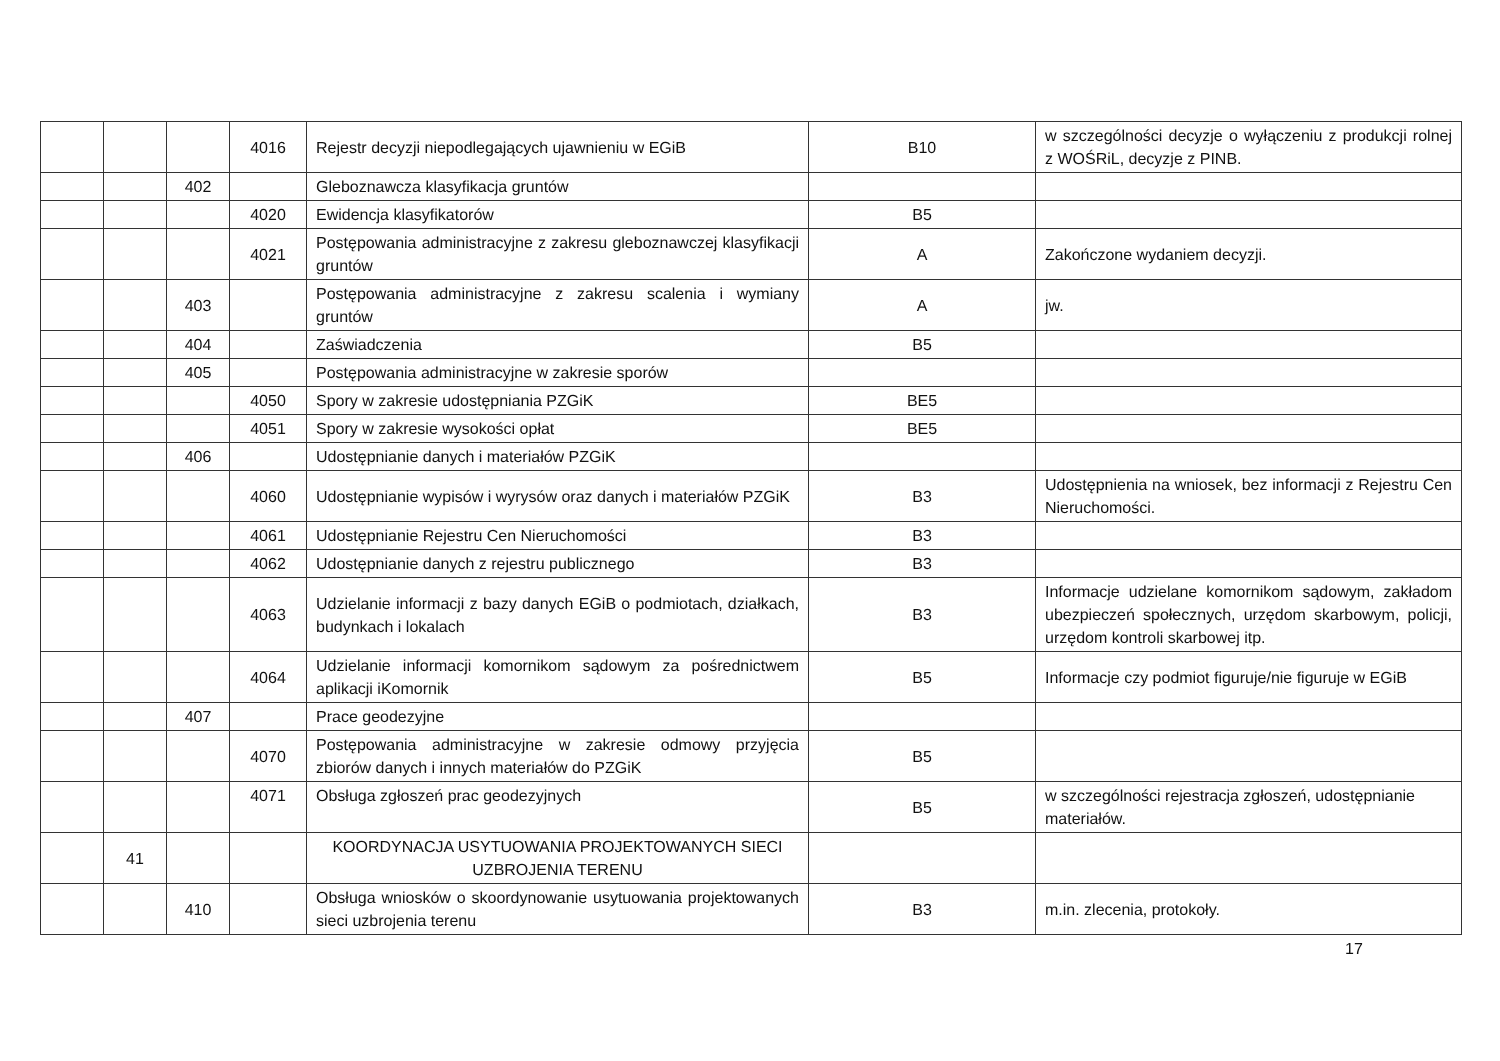| | | | 4016 | Rejestr decyzji niepodlegających ujawnieniu w EGiB | B10 | w szczególności decyzje o wyłączeniu z produkcji rolnej z WOŚRiL, decyzje z PINB. |
| | | 402 | | Gleboznawcza klasyfikacja gruntów | | |
| | | | 4020 | Ewidencja klasyfikatorów | B5 | |
| | | | 4021 | Postępowania administracyjne z zakresu gleboznawczej klasyfikacji gruntów | A | Zakończone wydaniem decyzji. |
| | | 403 | | Postępowania administracyjne z zakresu scalenia i wymiany gruntów | A | jw. |
| | | 404 | | Zaświadczenia | B5 | |
| | | 405 | | Postępowania administracyjne w zakresie sporów | | |
| | | | 4050 | Spory w zakresie udostępniania PZGiK | BE5 | |
| | | | 4051 | Spory w zakresie wysokości opłat | BE5 | |
| | | 406 | | Udostępnianie danych i materiałów PZGiK | | |
| | | | 4060 | Udostępnianie wypisów i wyrysów oraz danych i materiałów PZGiK | B3 | Udostępnienia na wniosek, bez informacji z Rejestru Cen Nieruchomości. |
| | | | 4061 | Udostępnianie Rejestru Cen Nieruchomości | B3 | |
| | | | 4062 | Udostępnianie danych z rejestru publicznego | B3 | |
| | | | 4063 | Udzielanie informacji z bazy danych EGiB o podmiotach, działkach, budynkach i lokalach | B3 | Informacje udzielane komornikom sądowym, zakładom ubezpieczeń społecznych, urzędom skarbowym, policji, urzędom kontroli skarbowej itp. |
| | | | 4064 | Udzielanie informacji komornikom sądowym za pośrednictwem aplikacji iKomornik | B5 | Informacje czy podmiot figuruje/nie figuruje w EGiB |
| | | 407 | | Prace geodezyjne | | |
| | | | 4070 | Postępowania administracyjne w zakresie odmowy przyjęcia zbiorów danych i innych materiałów do PZGiK | B5 | |
| | | | 4071 | Obsługa zgłoszeń prac geodezyjnych | B5 | w szczególności rejestracja zgłoszeń, udostępnianie materiałów. |
| | 41 | | | KOORDYNACJA USYTUOWANIA PROJEKTOWANYCH SIECI UZBROJENIA TERENU | | |
| | | 410 | | Obsługa wniosków o skoordynowanie usytuowania projektowanych sieci uzbrojenia terenu | B3 | m.in. zlecenia, protokoły. |
17